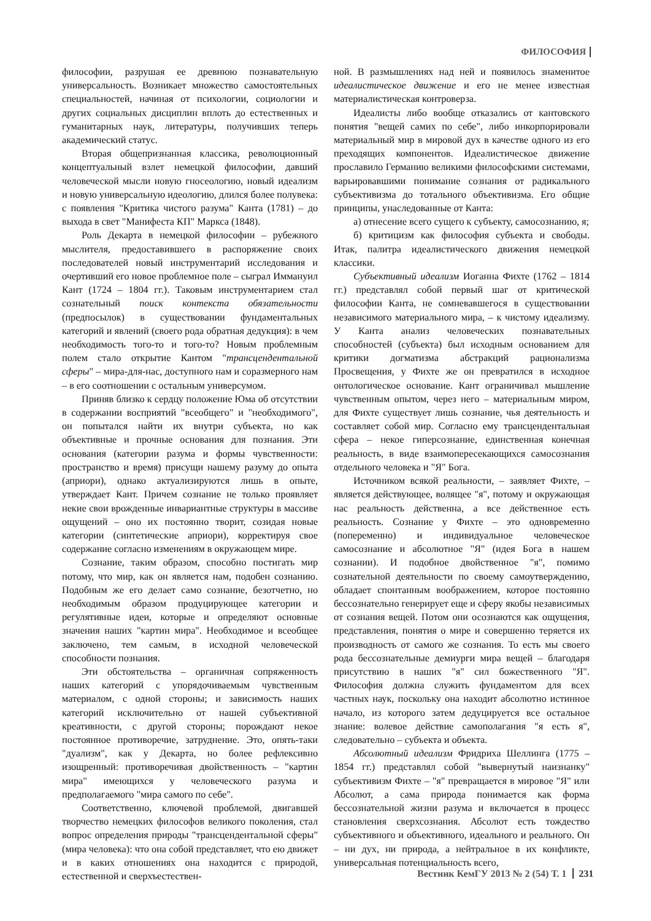ФИЛОСОФИЯ
философии, разрушая ее древнюю познавательную универсальность. Возникает множество самостоятельных специальностей, начиная от психологии, социологии и других социальных дисциплин вплоть до естественных и гуманитарных наук, литературы, получивших теперь академический статус.
Вторая общепризнанная классика, революционный концептуальный взлет немецкой философии, давший человеческой мысли новую гносеологию, новый идеализм и новую универсальную идеологию, длился более полувека: с появления "Критика чистого разума" Канта (1781) – до выхода в свет "Манифеста КП" Маркса (1848).
Роль Декарта в немецкой философии – рубежного мыслителя, предоставившего в распоряжение своих последователей новый инструментарий исследования и очертивший его новое проблемное поле – сыграл Иммануил Кант (1724 – 1804 гг.). Таковым инструментарием стал сознательный поиск контекста обязательности (предпосылок) в существовании фундаментальных категорий и явлений (своего рода обратная дедукция): в чем необходимость того-то и того-то? Новым проблемным полем стало открытие Кантом "трансцендентальной сферы" – мира-для-нас, доступного нам и соразмерного нам – в его соотношении с остальным универсумом.
Приняв близко к сердцу положение Юма об отсутствии в содержании восприятий "всеобщего" и "необходимого", он попытался найти их внутри субъекта, но как объективные и прочные основания для познания. Эти основания (категории разума и формы чувственности: пространство и время) присущи нашему разуму до опыта (априори), однако актуализируются лишь в опыте, утверждает Кант. Причем сознание не только проявляет некие свои врожденные инвариантные структуры в массиве ощущений – оно их постоянно творит, созидая новые категории (синтетические априори), корректируя свое содержание согласно изменениям в окружающем мире.
Сознание, таким образом, способно постигать мир потому, что мир, как он является нам, подобен сознанию. Подобным же его делает само сознание, безотчетно, но необходимым образом продуцирующее категории и регулятивные идеи, которые и определяют основные значения наших "картин мира". Необходимое и всеобщее заключено, тем самым, в исходной человеческой способности познания.
Эти обстоятельства – органичная сопряженность наших категорий с упорядочиваемым чувственным материалом, с одной стороны; и зависимость наших категорий исключительно от нашей субъективной креативности, с другой стороны; порождают некое постоянное противоречие, затруднение. Это, опять-таки "дуализм", как у Декарта, но более рефлексивно изощренный: противоречивая двойственность – "картин мира" имеющихся у человеческого разума и предполагаемого "мира самого по себе".
Соответственно, ключевой проблемой, двигавшей творчество немецких философов великого поколения, стал вопрос определения природы "трансцендентальной сферы" (мира человека): что она собой представляет, что ею движет и в каких отношениях она находится с природой, естественной и сверхъестествен-
ной. В размышлениях над ней и появилось знаменитое идеалистическое движение и его не менее известная материалистическая контроверза.
Идеалисты либо вообще отказались от кантовского понятия "вещей самих по себе", либо инкорпорировали материальный мир в мировой дух в качестве одного из его преходящих компонентов. Идеалистическое движение прославило Германию великими философскими системами, варьировавшими понимание сознания от радикального субъективизма до тотального объективизма. Его общие принципы, унаследованные от Канта:
а) отнесение всего сущего к субъекту, самосознанию, я;
б) критицизм как философия субъекта и свободы. Итак, палитра идеалистического движения немецкой классики.
Субъективный идеализм Иоганна Фихте (1762 – 1814 гг.) представлял собой первый шаг от критической философии Канта, не сомневавшегося в существовании независимого материального мира, – к чистому идеализму. У Канта анализ человеческих познавательных способностей (субъекта) был исходным основанием для критики догматизма абстракций рационализма Просвещения, у Фихте же он превратился в исходное онтологическое основание. Кант ограничивал мышление чувственным опытом, через него – материальным миром, для Фихте существует лишь сознание, чья деятельность и составляет собой мир. Согласно ему трансцендентальная сфера – некое гиперсознание, единственная конечная реальность, в виде взаимопересекающихся самосознания отдельного человека и "Я" Бога.
Источником всякой реальности, – заявляет Фихте, – является действующее, волящее "я", потому и окружающая нас реальность действенна, а все действенное есть реальность. Сознание у Фихте – это одновременно (попеременно) и индивидуальное человеческое самосознание и абсолютное "Я" (идея Бога в нашем сознании). И подобное двойственное "я", помимо сознательной деятельности по своему самоутверждению, обладает спонтанным воображением, которое постоянно бессознательно генерирует еще и сферу якобы независимых от сознания вещей. Потом они осознаются как ощущения, представления, понятия о мире и совершенно теряется их производность от самого же сознания. То есть мы своего рода бессознательные демиурги мира вещей – благодаря присутствию в наших "я" сил божественного "Я". Философия должна служить фундаментом для всех частных наук, поскольку она находит абсолютно истинное начало, из которого затем дедуцируется все остальное знание: волевое действие самополагания "я есть я", следовательно – субъекта и объекта.
Абсолютный идеализм Фридриха Шеллинга (1775 – 1854 гг.) представлял собой "вывернутый наизнанку" субъективизм Фихте – "я" превращается в мировое "Я" или Абсолют, а сама природа понимается как форма бессознательной жизни разума и включается в процесс становления сверхсознания. Абсолют есть тождество субъективного и объективного, идеального и реального. Он – ни дух, ни природа, а нейтральное в их конфликте, универсальная потенциальность всего,
Вестник КемГУ 2013 № 2 (54) Т. 1 231